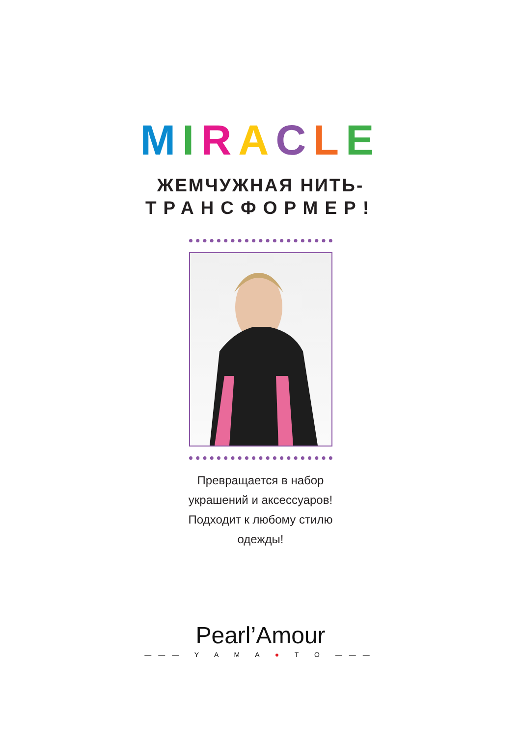MIRACLE
ЖЕМЧУЖНАЯ НИТЬ-
ТРАНСФОРМЕР!
Превращается в набор
украшений и аксессуаров!
Подходит к любому стилю
одежды!
Pearl’Amour
——— Y A M A ● T O ———